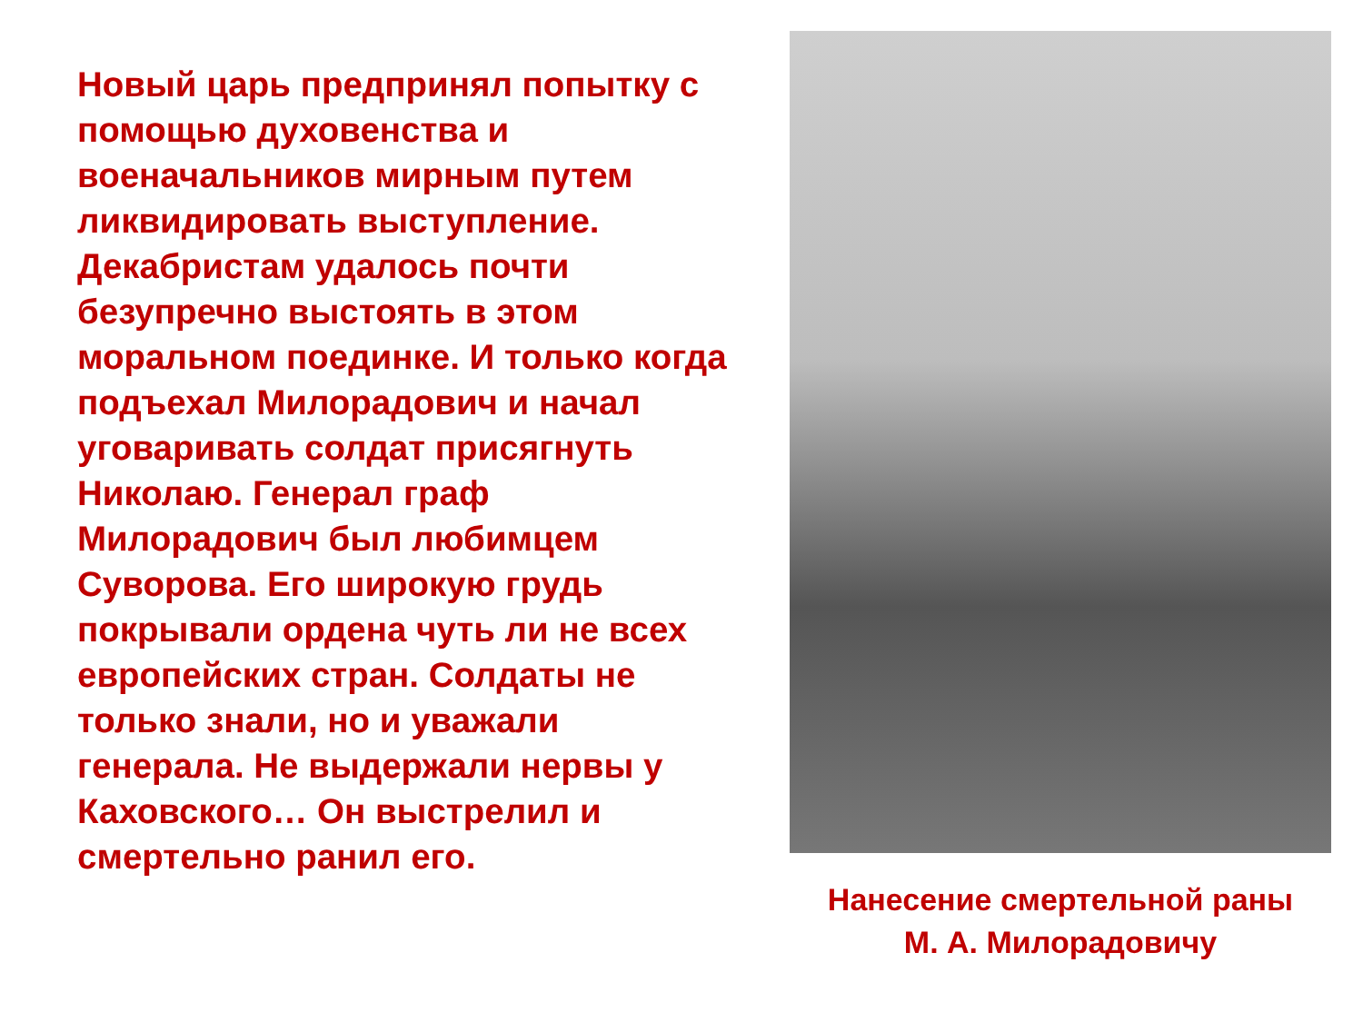Новый царь предпринял попытку с помощью духовенства и военачальников мирным путем ликвидировать выступление. Декабристам удалось почти безупречно выстоять в этом моральном поединке. И только когда подъехал Милорадович и начал уговаривать солдат присягнуть Николаю. Генерал граф Милорадович был любимцем Суворова. Его широкую грудь покрывали ордена чуть ли не всех европейских стран. Солдаты не только знали, но и уважали генерала. Не выдержали нервы у Каховского… Он выстрелил и смертельно ранил его.
Нанесение смертельной раны
М. А. Милорадовичу